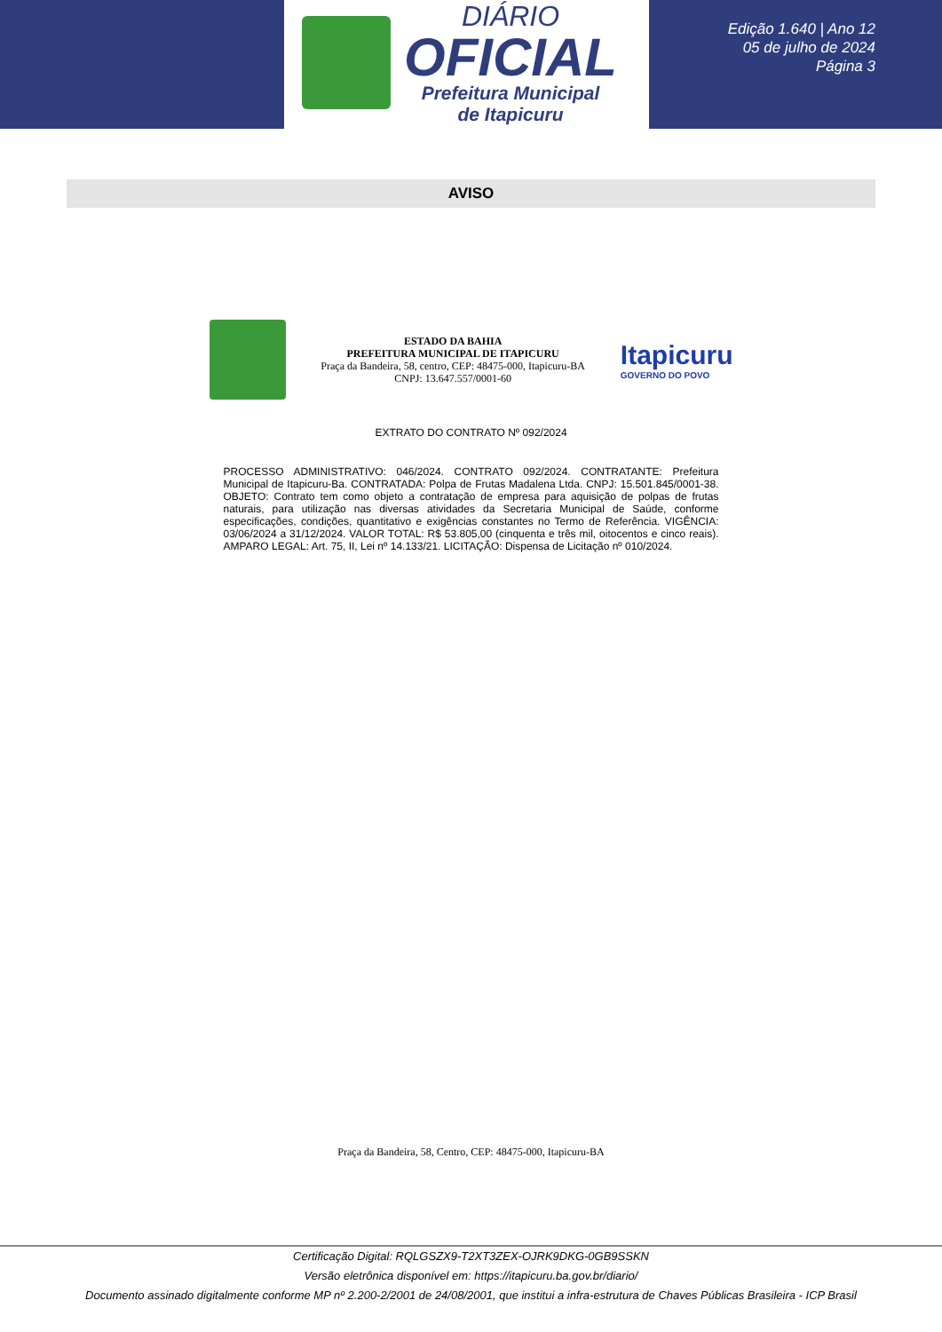DIÁRIO
OFICIAL
Prefeitura Municipal
de Itapicuru
Edição 1.640 | Ano 12
05 de julho de 2024
Página 3
AVISO
ESTADO DA BAHIA
PREFEITURA MUNICIPAL DE ITAPICURU
Praça da Bandeira, 58, centro, CEP: 48475-000, Itapicuru-BA
CNPJ: 13.647.557/0001-60
Itapicuru
GOVERNO DO POVO
EXTRATO DO CONTRATO Nº 092/2024
PROCESSO ADMINISTRATIVO: 046/2024. CONTRATO 092/2024. CONTRATANTE: Prefeitura Municipal de Itapicuru-Ba. CONTRATADA: Polpa de Frutas Madalena Ltda. CNPJ: 15.501.845/0001-38. OBJETO: Contrato tem como objeto a contratação de empresa para aquisição de polpas de frutas naturais, para utilização nas diversas atividades da Secretaria Municipal de Saúde, conforme especificações, condições, quantitativo e exigências constantes no Termo de Referência. VIGÊNCIA: 03/06/2024 a 31/12/2024. VALOR TOTAL: R$ 53.805,00 (cinquenta e três mil, oitocentos e cinco reais). AMPARO LEGAL: Art. 75, II, Lei nº 14.133/21. LICITAÇÃO: Dispensa de Licitação nº 010/2024.
Praça da Bandeira, 58, Centro, CEP: 48475-000, Itapicuru-BA
Certificação Digital: RQLGSZX9-T2XT3ZEX-OJRK9DKG-0GB9SSKN
Versão eletrônica disponível em: https://itapicuru.ba.gov.br/diario/
Documento assinado digitalmente conforme MP nº 2.200-2/2001 de 24/08/2001, que institui a infra-estrutura de Chaves Públicas Brasileira - ICP Brasil